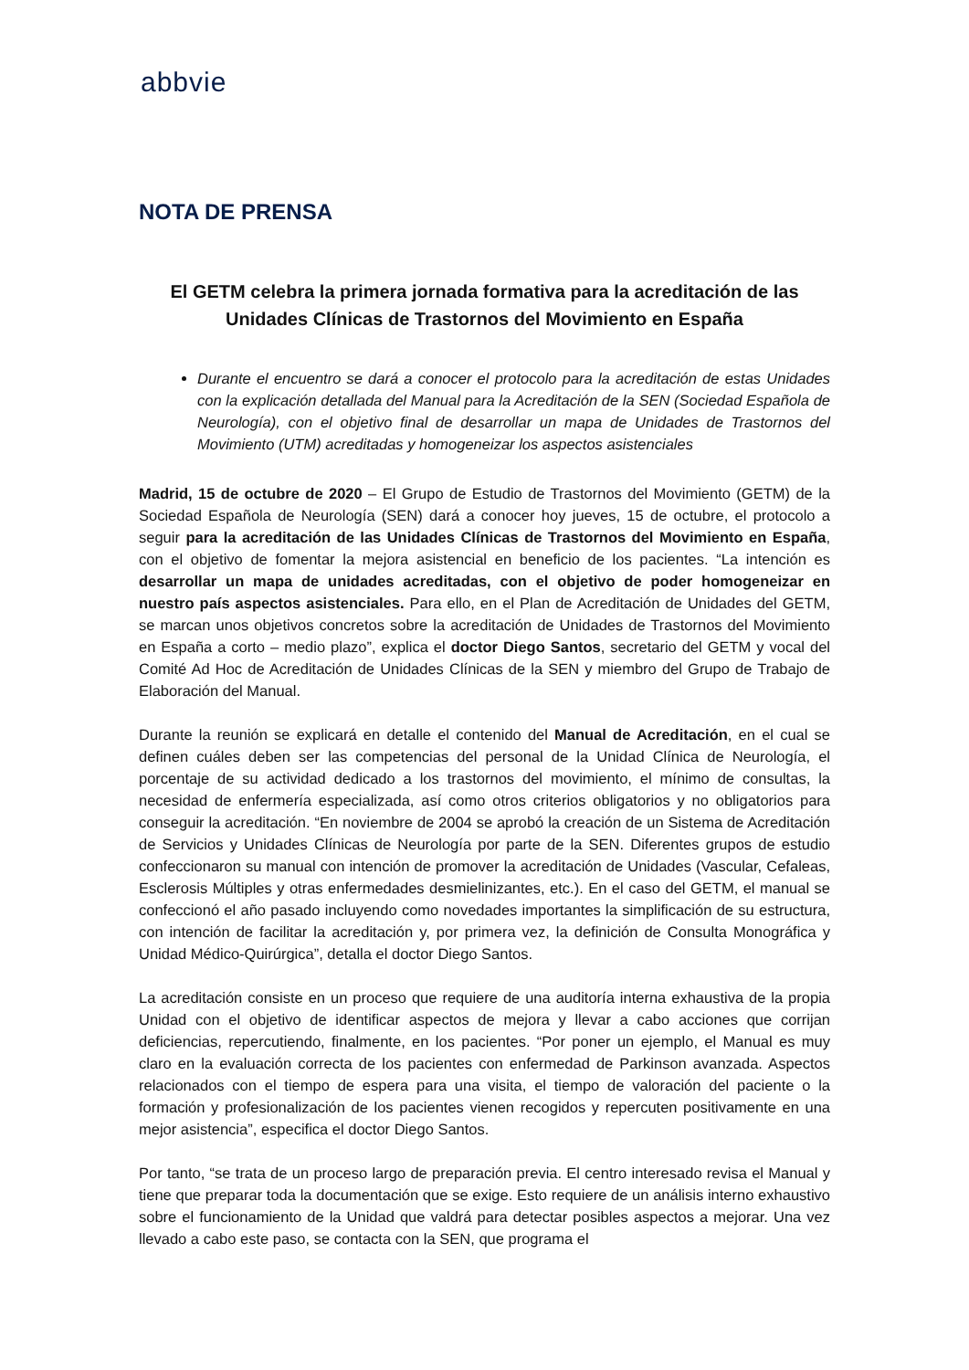abbvie
NOTA DE PRENSA
El GETM celebra la primera jornada formativa para la acreditación de las Unidades Clínicas de Trastornos del Movimiento en España
Durante el encuentro se dará a conocer el protocolo para la acreditación de estas Unidades con la explicación detallada del Manual para la Acreditación de la SEN (Sociedad Española de Neurología), con el objetivo final de desarrollar un mapa de Unidades de Trastornos del Movimiento (UTM) acreditadas y homogeneizar los aspectos asistenciales
Madrid, 15 de octubre de 2020 – El Grupo de Estudio de Trastornos del Movimiento (GETM) de la Sociedad Española de Neurología (SEN) dará a conocer hoy jueves, 15 de octubre, el protocolo a seguir para la acreditación de las Unidades Clínicas de Trastornos del Movimiento en España, con el objetivo de fomentar la mejora asistencial en beneficio de los pacientes. “La intención es desarrollar un mapa de unidades acreditadas, con el objetivo de poder homogeneizar en nuestro país aspectos asistenciales. Para ello, en el Plan de Acreditación de Unidades del GETM, se marcan unos objetivos concretos sobre la acreditación de Unidades de Trastornos del Movimiento en España a corto – medio plazo”, explica el doctor Diego Santos, secretario del GETM y vocal del Comité Ad Hoc de Acreditación de Unidades Clínicas de la SEN y miembro del Grupo de Trabajo de Elaboración del Manual.
Durante la reunión se explicará en detalle el contenido del Manual de Acreditación, en el cual se definen cuáles deben ser las competencias del personal de la Unidad Clínica de Neurología, el porcentaje de su actividad dedicado a los trastornos del movimiento, el mínimo de consultas, la necesidad de enfermería especializada, así como otros criterios obligatorios y no obligatorios para conseguir la acreditación. “En noviembre de 2004 se aprobó la creación de un Sistema de Acreditación de Servicios y Unidades Clínicas de Neurología por parte de la SEN. Diferentes grupos de estudio confeccionaron su manual con intención de promover la acreditación de Unidades (Vascular, Cefaleas, Esclerosis Múltiples y otras enfermedades desmielinizantes, etc.). En el caso del GETM, el manual se confeccionó el año pasado incluyendo como novedades importantes la simplificación de su estructura, con intención de facilitar la acreditación y, por primera vez, la definición de Consulta Monográfica y Unidad Médico-Quirúrgica”, detalla el doctor Diego Santos.
La acreditación consiste en un proceso que requiere de una auditoría interna exhaustiva de la propia Unidad con el objetivo de identificar aspectos de mejora y llevar a cabo acciones que corrijan deficiencias, repercutiendo, finalmente, en los pacientes. “Por poner un ejemplo, el Manual es muy claro en la evaluación correcta de los pacientes con enfermedad de Parkinson avanzada. Aspectos relacionados con el tiempo de espera para una visita, el tiempo de valoración del paciente o la formación y profesionalización de los pacientes vienen recogidos y repercuten positivamente en una mejor asistencia”, especifica el doctor Diego Santos.
Por tanto, “se trata de un proceso largo de preparación previa. El centro interesado revisa el Manual y tiene que preparar toda la documentación que se exige. Esto requiere de un análisis interno exhaustivo sobre el funcionamiento de la Unidad que valdrá para detectar posibles aspectos a mejorar. Una vez llevado a cabo este paso, se contacta con la SEN, que programa el